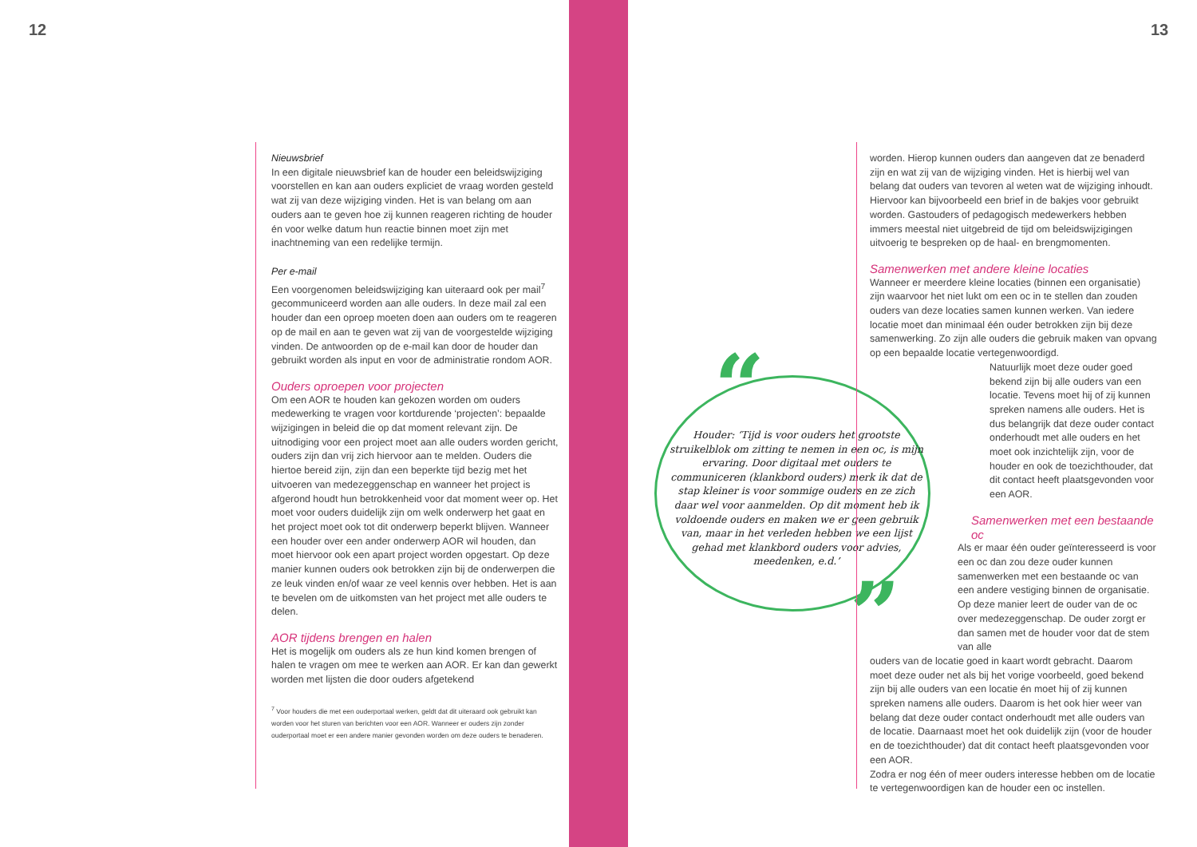12 13
Nieuwsbrief
In een digitale nieuwsbrief kan de houder een beleidswijziging voorstellen en kan aan ouders expliciet de vraag worden gesteld wat zij van deze wijziging vinden. Het is van belang om aan ouders aan te geven hoe zij kunnen reageren richting de houder én voor welke datum hun reactie binnen moet zijn met inachtneming van een redelijke termijn.
Per e-mail
Een voorgenomen beleidswijziging kan uiteraard ook per mail<sup>7</sup> gecommuniceerd worden aan alle ouders. In deze mail zal een houder dan een oproep moeten doen aan ouders om te reageren op de mail en aan te geven wat zij van de voorgestelde wijziging vinden. De antwoorden op de e-mail kan door de houder dan gebruikt worden als input en voor de administratie rondom AOR.
Ouders oproepen voor projecten
Om een AOR te houden kan gekozen worden om ouders medewerking te vragen voor kortdurende ‘projecten’: bepaalde wijzigingen in beleid die op dat moment relevant zijn. De uitnodiging voor een project moet aan alle ouders worden gericht, ouders zijn dan vrij zich hiervoor aan te melden. Ouders die hiertoe bereid zijn, zijn dan een beperkte tijd bezig met het uitvoeren van medezeggenschap en wanneer het project is afgerond houdt hun betrokkenheid voor dat moment weer op. Het moet voor ouders duidelijk zijn om welk onderwerp het gaat en het project moet ook tot dit onderwerp beperkt blijven. Wanneer een houder over een ander onderwerp AOR wil houden, dan moet hiervoor ook een apart project worden opgestart. Op deze manier kunnen ouders ook betrokken zijn bij de onderwerpen die ze leuk vinden en/of waar ze veel kennis over hebben. Het is aan te bevelen om de uitkomsten van het project met alle ouders te delen.
AOR tijdens brengen en halen
Het is mogelijk om ouders als ze hun kind komen brengen of halen te vragen om mee te werken aan AOR. Er kan dan gewerkt worden met lijsten die door ouders afgetekend
<sup>7</sup> Voor houders die met een ouderportaal werken, geldt dat dit uiteraard ook gebruikt kan worden voor het sturen van berichten voor een AOR. Wanneer er ouders zijn zonder ouderportaal moet er een andere manier gevonden worden om deze ouders te benaderen.
“
”
Houder: ‘Tijd is voor ouders het grootste struikelblok om zitting te nemen in een oc, is mijn ervaring. Door digitaal met ouders te communiceren (klankbord ouders) merk ik dat de stap kleiner is voor sommige ouders en ze zich daar wel voor aanmelden. Op dit moment heb ik voldoende ouders en maken we er geen gebruik van, maar in het verleden hebben we een lijst gehad met klankbord ouders voor advies, meedenken, e.d.’
worden. Hierop kunnen ouders dan aangeven dat ze benaderd zijn en wat zij van de wijziging vinden. Het is hierbij wel van belang dat ouders van tevoren al weten wat de wijziging inhoudt. Hiervoor kan bijvoorbeeld een brief in de bakjes voor gebruikt worden. Gastouders of pedagogisch medewerkers hebben immers meestal niet uitgebreid de tijd om beleidswijzigingen uitvoerig te bespreken op de haal- en brengmomenten.
Samenwerken met andere kleine locaties
Wanneer er meerdere kleine locaties (binnen een organisatie) zijn waarvoor het niet lukt om een oc in te stellen dan zouden ouders van deze locaties samen kunnen werken. Van iedere locatie moet dan minimaal één ouder betrokken zijn bij deze samenwerking. Zo zijn alle ouders die gebruik maken van opvang op een bepaalde locatie vertegenwoordigd.
Natuurlijk moet deze ouder goed bekend zijn bij alle ouders van een locatie. Tevens moet hij of zij kunnen spreken namens alle ouders. Het is dus belangrijk dat deze ouder contact onderhoudt met alle ouders en het moet ook inzichtelijk zijn, voor de houder en ook de toezichthouder, dat dit contact heeft plaatsgevonden voor een AOR.
Samenwerken met een bestaande oc
Als er maar één ouder geïnteresseerd is voor een oc dan zou deze ouder kunnen samenwerken met een bestaande oc van een andere vestiging binnen de organisatie. Op deze manier leert de ouder van de oc over medezeggenschap. De ouder zorgt er dan samen met de houder voor dat de stem van alle
ouders van de locatie goed in kaart wordt gebracht. Daarom moet deze ouder net als bij het vorige voorbeeld, goed bekend zijn bij alle ouders van een locatie én moet hij of zij kunnen spreken namens alle ouders. Daarom is het ook hier weer van belang dat deze ouder contact onderhoudt met alle ouders van de locatie. Daarnaast moet het ook duidelijk zijn (voor de houder en de toezichthouder) dat dit contact heeft plaatsgevonden voor een AOR.
Zodra er nog één of meer ouders interesse hebben om de locatie te vertegenwoordigen kan de houder een oc instellen.